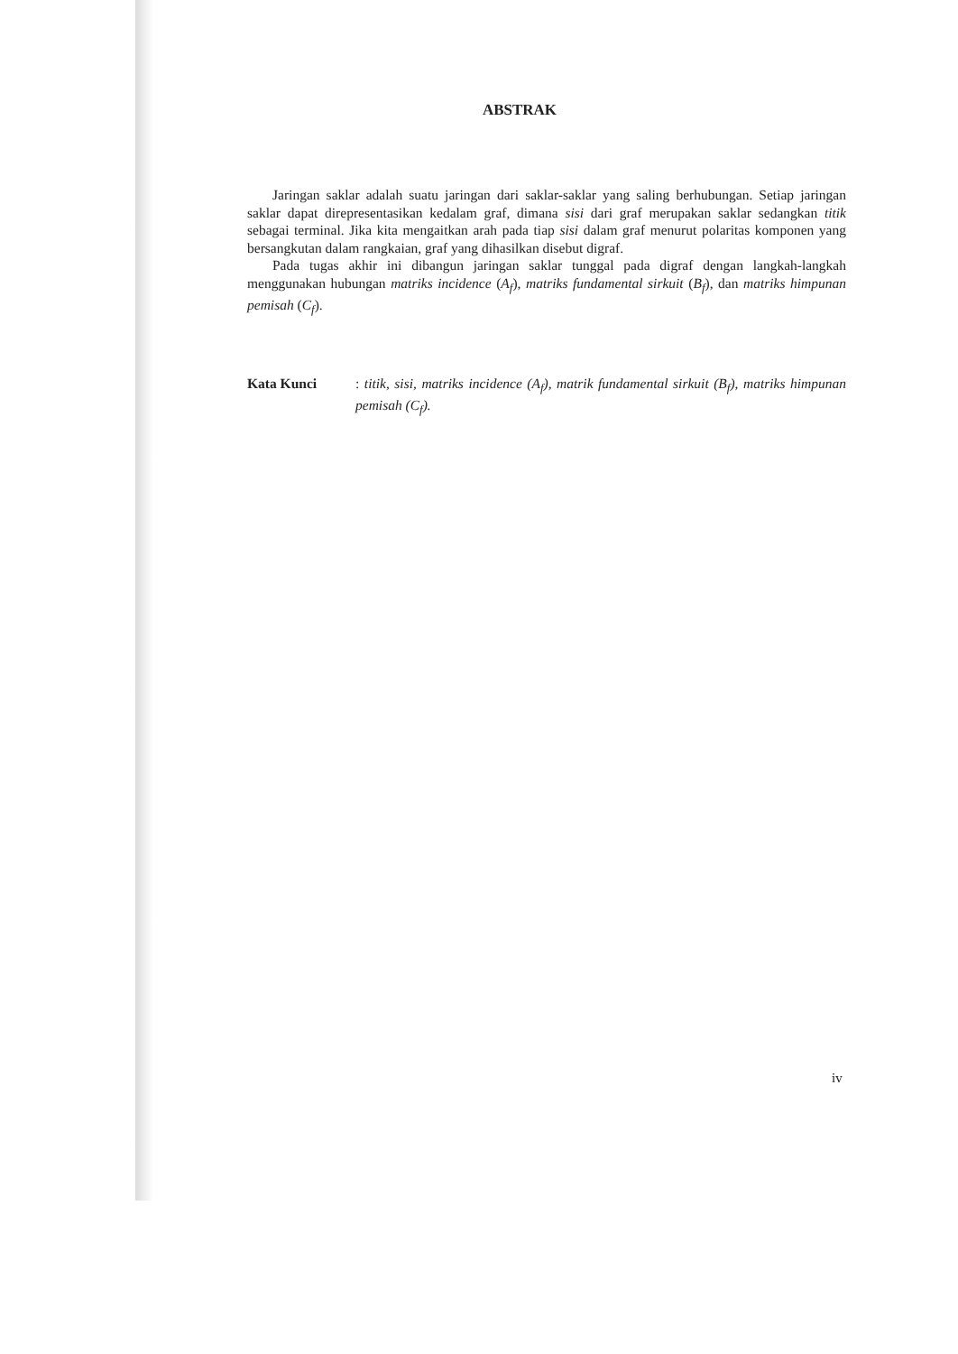ABSTRAK
Jaringan saklar adalah suatu jaringan dari saklar-saklar yang saling berhubungan. Setiap jaringan saklar dapat direpresentasikan kedalam graf, dimana sisi dari graf merupakan saklar sedangkan titik sebagai terminal. Jika kita mengaitkan arah pada tiap sisi dalam graf menurut polaritas komponen yang bersangkutan dalam rangkaian, graf yang dihasilkan disebut digraf.
Pada tugas akhir ini dibangun jaringan saklar tunggal pada digraf dengan langkah-langkah menggunakan hubungan matriks incidence (A<sub>f</sub>), matriks fundamental sirkuit (B<sub>f</sub>), dan matriks himpunan pemisah (C<sub>f</sub>).
Kata Kunci: titik, sisi, matriks incidence (A<sub>f</sub>), matrik fundamental sirkuit (B<sub>f</sub>), matriks himpunan pemisah (C<sub>f</sub>).
iv